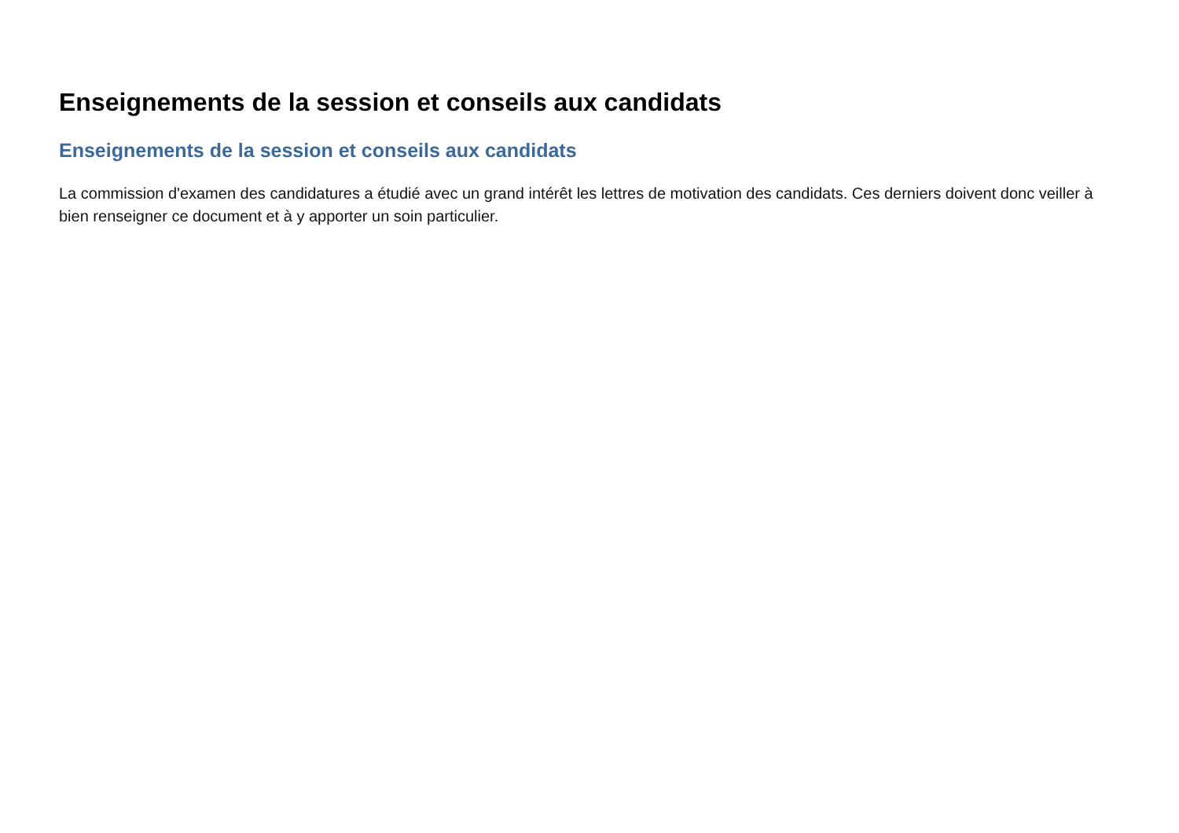Enseignements de la session et conseils aux candidats
Enseignements de la session et conseils aux candidats
La commission d'examen des candidatures a étudié avec un grand intérêt les lettres de motivation des candidats. Ces derniers doivent donc veiller à bien renseigner ce document et à y apporter un soin particulier.